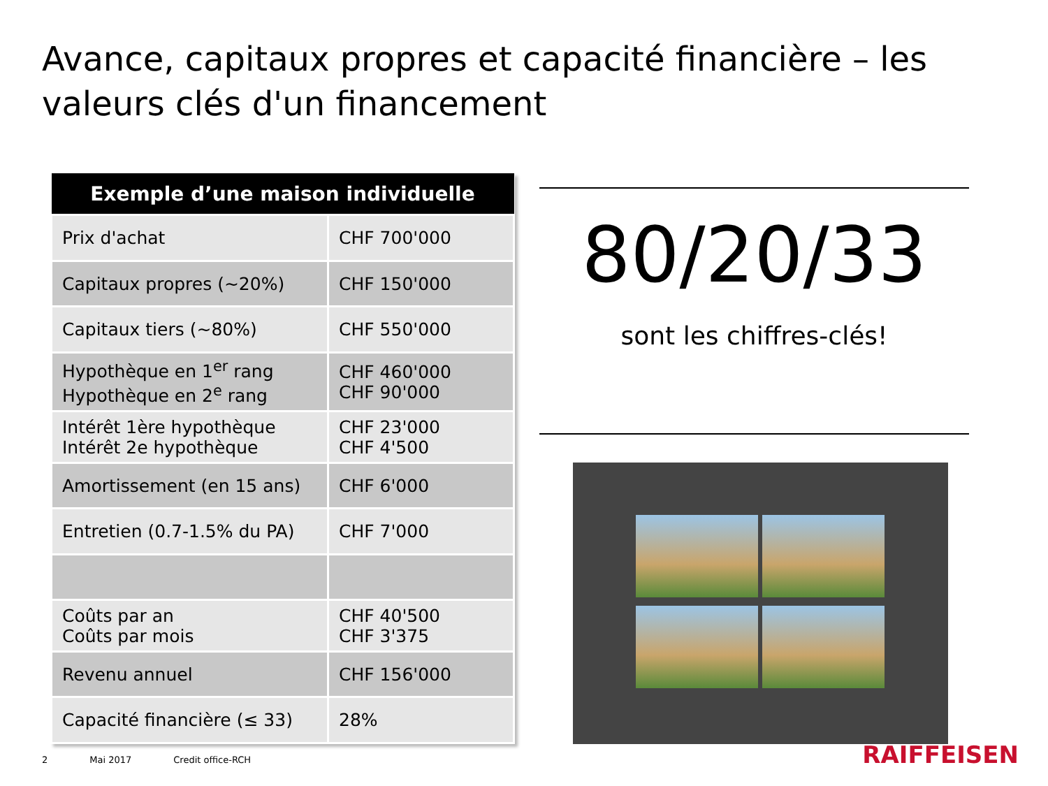Avance, capitaux propres et capacité financière – les valeurs clés d'un financement
| Exemple d’une maison individuelle | |
| --- | --- |
| Prix d'achat | CHF 700'000 |
| Capitaux propres (~20%) | CHF 150'000 |
| Capitaux tiers (~80%) | CHF 550'000 |
| Hypothèque en 1<sup>er</sup> rang Hypothèque en 2<sup>e</sup> rang | CHF 460'000 CHF 90'000 |
| Intérêt 1ère hypothèque Intérêt 2e hypothèque | CHF 23'000 CHF 4'500 |
| Amortissement (en 15 ans) | CHF 6'000 |
| Entretien (0.7-1.5% du PA) | CHF 7'000 |
| Coûts par an Coûts par mois | CHF 40'500 CHF 3'375 |
| Revenu annuel | CHF 156'000 |
| Capacité financière (≤ 33) | 28% |
80/20/33
sont les chiffres-clés!
2 Mai 2017 Credit office-RCH RAIFFEISEN